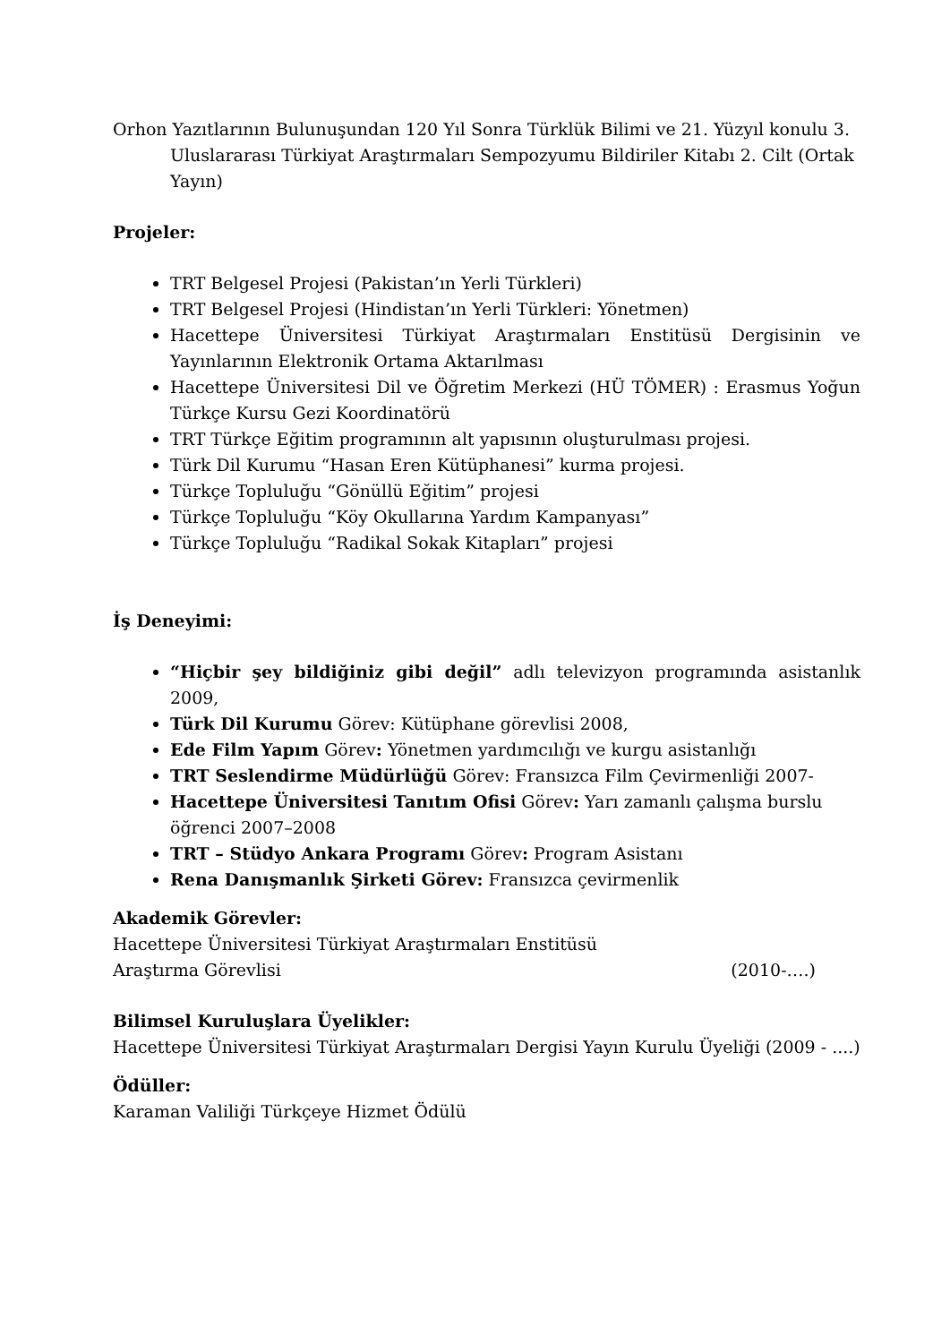Orhon Yazıtlarının Bulunuşundan 120 Yıl Sonra Türklük Bilimi ve 21. Yüzyıl konulu 3. Uluslararası Türkiyat Araştırmaları Sempozyumu Bildiriler Kitabı 2. Cilt (Ortak Yayın)
Projeler:
TRT Belgesel Projesi (Pakistan’ın Yerli Türkleri)
TRT Belgesel Projesi (Hindistan’ın Yerli Türkleri: Yönetmen)
Hacettepe Üniversitesi Türkiyat Araştırmaları Enstitüsü Dergisinin ve Yayınlarının Elektronik Ortama Aktarılması
Hacettepe Üniversitesi Dil ve Öğretim Merkezi (HÜ TÖMER) : Erasmus Yoğun Türkçe Kursu Gezi Koordinatörü
TRT Türkçe Eğitim programının alt yapısının oluşturulması projesi.
Türk Dil Kurumu “Hasan Eren Kütüphanesi” kurma projesi.
Türkçe Topluluğu “Gönüllü Eğitim” projesi
Türkçe Topluluğu “Köy Okullarına Yardım Kampanyası”
Türkçe Topluluğu “Radikal Sokak Kitapları” projesi
İş Deneyimi:
“Hiçbir şey bildiğiniz gibi değil” adlı televizyon programında asistanlık 2009,
Türk Dil Kurumu Görev: Kütüphane görevlisi 2008,
Ede Film Yapım Görev: Yönetmen yardımcılığı ve kurgu asistanlığı
TRT Seslendirme Müdürlüğü Görev: Fransızca Film Çevirmenliği 2007-
Hacettepe Üniversitesi Tanıtım Ofisi Görev: Yarı zamanlı çalışma burslu öğrenci 2007–2008
TRT – Stüdyo Ankara Programı Görev: Program Asistanı
Rena Danışmanlık Şirketi Görev: Fransızca çevirmenlik
Akademik Görevler:
Hacettepe Üniversitesi Türkiyat Araştırmaları Enstitüsü
Araştırma Görevlisi (2010-….)
Bilimsel Kuruluşlara Üyelikler:
Hacettepe Üniversitesi Türkiyat Araştırmaları Dergisi Yayın Kurulu Üyeliği (2009 - ....)
Ödüller:
Karaman Valiliği Türkçeye Hizmet Ödülü